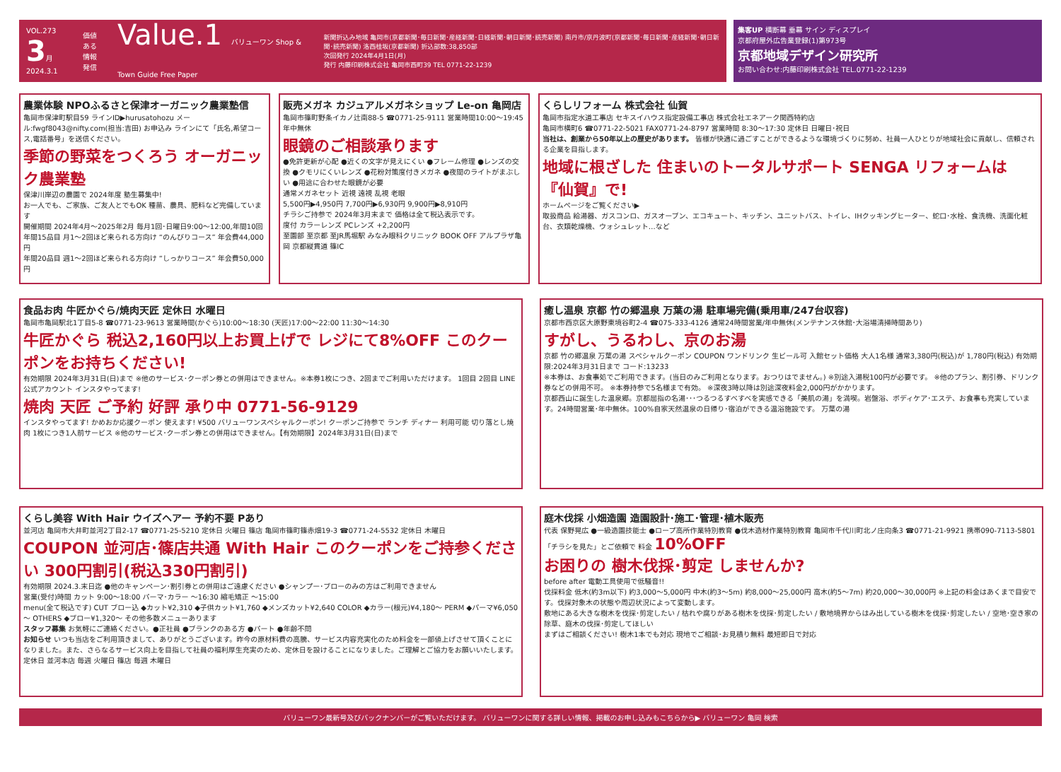VOL.273 3月
2024.3.1
価値ある
情報発信
Value.1 バリューワン Shop & Town Guide Free Paper
新聞折込み地域 亀岡市(京都新聞･毎日新聞･産経新聞･日経新聞･朝日新聞･読売新聞) 南丹市/京丹波町(京都新聞･毎日新聞･産経新聞･朝日新聞･読売新聞) 洛西桂坂(京都新聞) 折込部数:38,850部
次回発行 2024年4月1日(月)
発行 内藤印刷株式会社 亀岡市西町39 TEL 0771-22-1239
集客UP 横断幕 垂幕 サイン ディスプレイ
京都府屋外広告業登録(1)第973号
京都地域デザイン研究所
お問い合わせ:内藤印刷株式会社 TEL.0771-22-1239
農業体験 NPOふるさと保津オーガニック農業塾信
亀岡市保津町駅目59 ラインID▶hurusatohozu メール:fwgf8043@nifty.com(担当:吉田) お申込み ラインにて「氏名,希望コース,電話番号」を送信ください。
季節の野菜をつくろう オーガニック農業塾
保津川岸辺の農園で 2024年度 塾生募集中!
お一人でも、ご家族、ご友人とでもOK 種苗、農具、肥料など完備しています
開催期間 2024年4月～2025年2月 毎月1回･日曜日9:00～12:00,年間10回
年間15品目 月1～2回ほど来られる方向け “のんびりコース” 年会費44,000円
年間20品目 週1～2回ほど来られる方向け “しっかりコース” 年会費50,000円
販売メガネ カジュアルメガネショップ Le-on 亀岡店
亀岡市篠町野条イカノ辻南88-5 ☎0771-25-9111 営業時間10:00～19:45 年中無休
眼鏡のご相談承ります
●免許更新が心配 ●近くの文字が見えにくい ●フレーム修理 ●レンズの交換 ●クモリにくいレンズ ●花粉対策度付きメガネ ●夜間のライトがまぶしい ●用途に合わせた眼鏡が必要
通常メガネセット 近視 遠視 乱視 老眼
5,500円▶4,950円 7,700円▶6,930円 9,900円▶8,910円
チラシご持参で 2024年3月末まで 価格は全て税込表示です。
度付 カラーレンズ PCレンズ +2,200円
至園部 至京都 至JR馬堀駅 みなみ眼科クリニック BOOK OFF アルプラザ亀岡 京都縦貫道 篠IC
くらしリフォーム 株式会社 仙賀
亀岡市指定水道工事店 セキスイハウス指定設備工事店 株式会社エネアーク関西特約店
亀岡市横町6 ☎0771-22-5021 FAX0771-24-8797 営業時間 8:30～17:30 定休日 日曜日･祝日
当社は、創業から50年以上の歴史があります。 皆様が快適に過ごすことができるような環境づくりに努め、社員一人ひとりが地域社会に貢献し、信頼される企業を目指します。
地域に根ざした 住まいのトータルサポート SENGA リフォームは『仙賀』で!
ホームページをご覧ください▶
取扱商品 給湯器、ガスコンロ、ガスオーブン、エコキュート、キッチン、ユニットバス、トイレ、IHクッキングヒーター、蛇口･水栓、食洗機、洗面化粧台、衣類乾燥機、ウォシュレット…など
食品お肉 牛匠かぐら/焼肉天匠 定休日 水曜日
亀岡市亀岡駅北1丁目5-8 ☎0771-23-9613 営業時間(かぐら)10:00～18:30 (天匠)17:00～22:00 11:30～14:30
牛匠かぐら 税込2,160円以上お買上げで レジにて8%OFF このクーポンをお持ちください!
有効期限 2024年3月31日(日)まで ※他のサービス･クーポン券との併用はできません。※本券1枚につき、2回までご利用いただけます。 1回目 2回目 LINE公式アカウント インスタやってます!
焼肉 天匠 ご予約 好評 承り中 0771-56-9129
インスタやってます! かめおか応援クーポン 使えます! ¥500 バリューワンスペシャルクーポン! クーポンご持参で ランチ ディナー 利用可能 切り落とし焼肉 1枚につき1人前サービス ※他のサービス･クーポン券との併用はできません。【有効期限】2024年3月31日(日)まで
癒し温泉 京都 竹の郷温泉 万葉の湯 駐車場完備(乗用車/247台収容)
京都市西京区大原野東境谷町2-4 ☎075-333-4126 通常24時間営業/年中無休(メンテナンス休館･大浴場清掃時間あり)
すがし、うるわし、京のお湯
京都 竹の郷温泉 万葉の湯 スペシャルクーポン COUPON ワンドリンク 生ビール可 入館セット価格 大人1名様 通常3,380円(税込)が 1,780円(税込) 有効期限:2024年3月31日まで コード:13233
※本券は、お食事処でご利用できます。(当日のみご利用となります。おつりはでません。) ※別途入湯税100円が必要です。 ※他のプラン、割引券、ドリンク券などの併用不可。 ※本券持参で5名様まで有効。 ※深夜3時以降は別途深夜料金2,000円がかかります。
京都西山に誕生した温泉郷。京都屈指の名湯･･･つるつるすべすべを実感できる「美肌の湯」を満喫。岩盤浴、ボディケア･エステ、お食事も充実しています。24時間営業･年中無休。100%自家天然温泉の日帰り･宿泊ができる温浴施設です。 万葉の湯
くらし美容 With Hair ウイズヘアー 予約不要 Pあり
並河店 亀岡市大井町並河2丁目2-17 ☎0771-25-5210 定休日 火曜日 篠店 亀岡市篠町篠赤畑19-3 ☎0771-24-5532 定休日 木曜日
COUPON 並河店･篠店共通 With Hair このクーポンをご持参ください 300円割引(税込330円割引)
有効期限 2024.3.末日迄 ●他のキャンペーン･割引券との併用はご遠慮ください ●シャンプー･ブローのみの方はご利用できません
営業(受付)時間 カット 9:00～18:00 パーマ･カラー ～16:30 縮毛矯正 ～15:00
menu(全て税込です) CUT ブロー込 ◆カット¥2,310 ◆子供カット¥1,760 ◆メンズカット¥2,640 COLOR ◆カラー(根元)¥4,180～ PERM ◆パーマ¥6,050～ OTHERS ◆ブロー¥1,320～ その他多数メニューあります
スタッフ募集 お気軽にご連絡ください。●正社員 ●ブランクのある方 ●パート ●年齢不問
お知らせ いつも当店をご利用頂きまして、ありがとうございます。昨今の原材料費の高騰、サービス内容充実化のため料金を一部値上げさせて頂くことになりました。また、さらなるサービス向上を目指して社員の福利厚生充実のため、定休日を設けることになりました。ご理解とご協力をお願いいたします。 定休日 並河本店 毎週 火曜日 篠店 毎週 木曜日
庭木伐採 小畑造園 造園設計･施工･管理･植木販売
代表 保野晃広 ●一級造園技能士 ●ロープ高所作業特別教育 ●伐木造材作業特別教育 亀岡市千代川町北ノ庄向条3 ☎0771-21-9921 携帯090-7113-5801
「チラシを見た」とご依頼で 料金 10%OFF
お困りの 樹木伐採･剪定 しませんか?
before after 電動工具使用で低騒音!!
伐採料金 低木(約3m以下) 約3,000～5,000円 中木(約3～5m) 約8,000～25,000円 高木(約5～7m) 約20,000～30,000円 ※上記の料金はあくまで目安です。伐採対象木の状態や周辺状況によって変動します。
敷地にある大きな樹木を伐採･剪定したい / 枯れや腐りがある樹木を伐採･剪定したい / 敷地境界からはみ出している樹木を伐採･剪定したい / 空地･空き家の除草、庭木の伐採･剪定してほしい
まずはご相談ください! 樹木1本でも対応 現地でご相談･お見積り無料 最短即日で対応
バリューワン最新号及びバックナンバーがご覧いただけます。 バリューワンに関する詳しい情報、掲載のお申し込みもこちらから▶ バリューワン 亀岡 検索